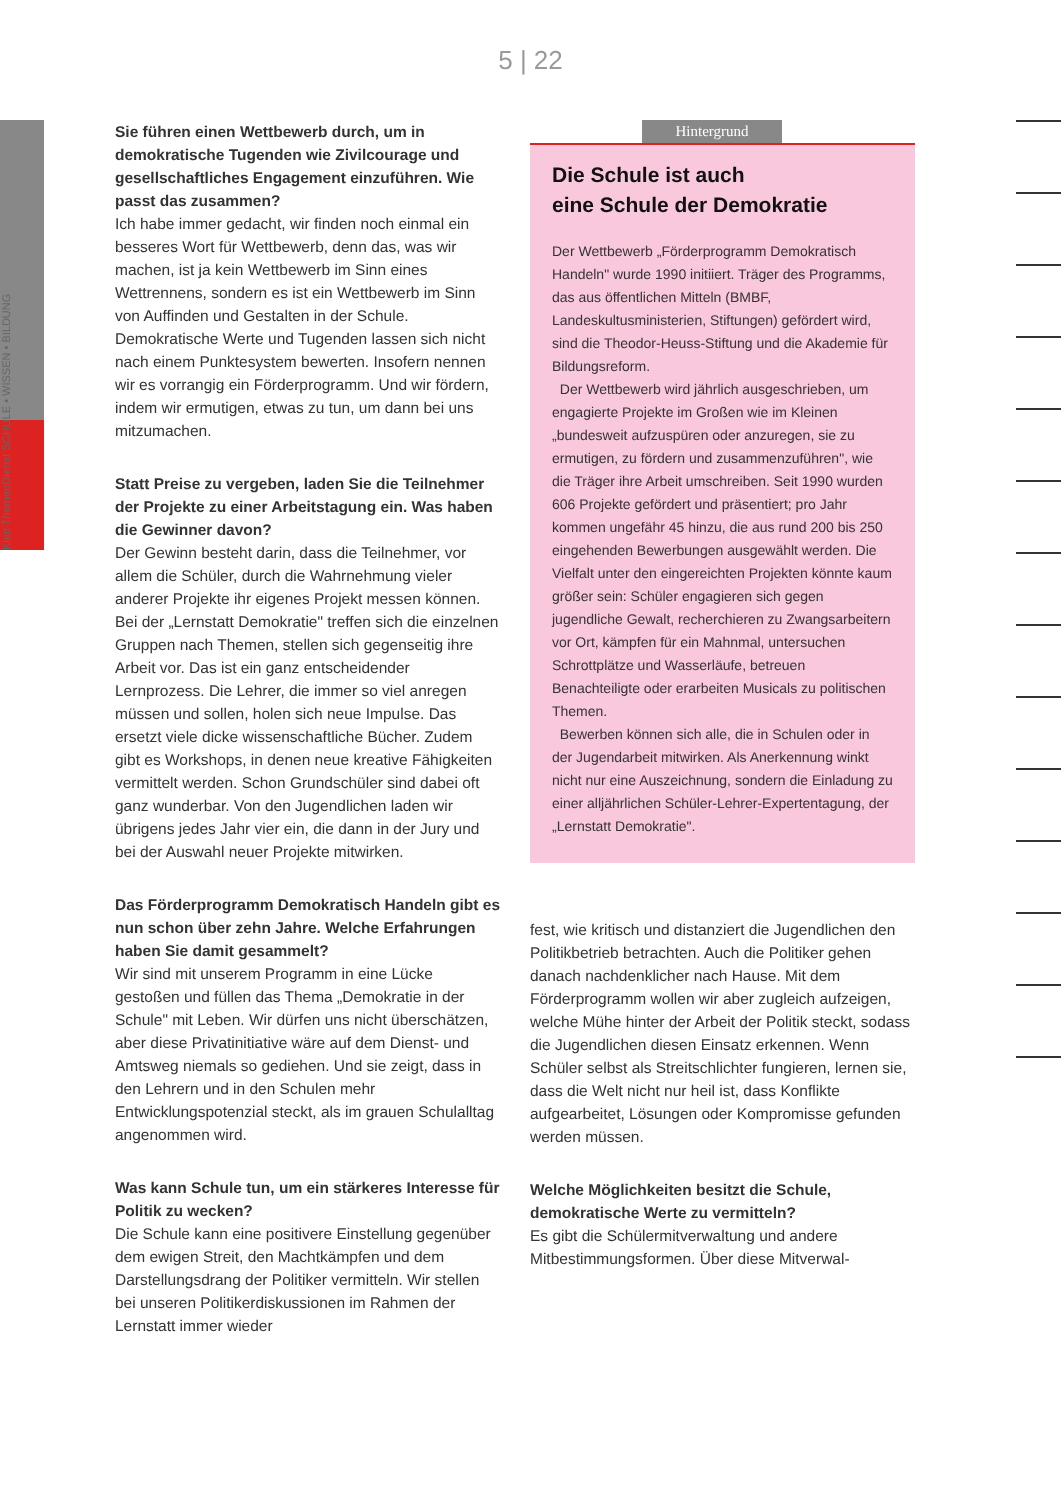5 | 22
Klett ThemenDienst SCHULE • WISSEN • BILDUNG
Sie führen einen Wettbewerb durch, um in demokratische Tugenden wie Zivilcourage und gesellschaftliches Engagement einzuführen. Wie passt das zusammen?
Ich habe immer gedacht, wir finden noch einmal ein besseres Wort für Wettbewerb, denn das, was wir machen, ist ja kein Wettbewerb im Sinn eines Wettrennens, sondern es ist ein Wettbewerb im Sinn von Auffinden und Gestalten in der Schule. Demokratische Werte und Tugenden lassen sich nicht nach einem Punktesystem bewerten. Insofern nennen wir es vorrangig ein Förderprogramm. Und wir fördern, indem wir ermutigen, etwas zu tun, um dann bei uns mitzumachen.
Statt Preise zu vergeben, laden Sie die Teilnehmer der Projekte zu einer Arbeitstagung ein. Was haben die Gewinner davon?
Der Gewinn besteht darin, dass die Teilnehmer, vor allem die Schüler, durch die Wahrnehmung vieler anderer Projekte ihr eigenes Projekt messen können. Bei der „Lernstatt Demokratie" treffen sich die einzelnen Gruppen nach Themen, stellen sich gegenseitig ihre Arbeit vor. Das ist ein ganz entscheidender Lernprozess. Die Lehrer, die immer so viel anregen müssen und sollen, holen sich neue Impulse. Das ersetzt viele dicke wissenschaftliche Bücher. Zudem gibt es Workshops, in denen neue kreative Fähigkeiten vermittelt werden. Schon Grundschüler sind dabei oft ganz wunderbar. Von den Jugendlichen laden wir übrigens jedes Jahr vier ein, die dann in der Jury und bei der Auswahl neuer Projekte mitwirken.
Das Förderprogramm Demokratisch Handeln gibt es nun schon über zehn Jahre. Welche Erfahrungen haben Sie damit gesammelt?
Wir sind mit unserem Programm in eine Lücke gestoßen und füllen das Thema „Demokratie in der Schule" mit Leben. Wir dürfen uns nicht überschätzen, aber diese Privatinitiative wäre auf dem Dienst- und Amtsweg niemals so gediehen. Und sie zeigt, dass in den Lehrern und in den Schulen mehr Entwicklungspotenzial steckt, als im grauen Schulalltag angenommen wird.
Was kann Schule tun, um ein stärkeres Interesse für Politik zu wecken?
Die Schule kann eine positivere Einstellung gegenüber dem ewigen Streit, den Machtkämpfen und dem Darstellungsdrang der Politiker vermitteln. Wir stellen bei unseren Politikerdiskussionen im Rahmen der Lernstatt immer wieder
Hintergrund
Die Schule ist auch
eine Schule der Demokratie
Der Wettbewerb „Förderprogramm Demokratisch Handeln" wurde 1990 initiiert. Träger des Programms, das aus öffentlichen Mitteln (BMBF, Landeskultusministerien, Stiftungen) gefördert wird, sind die Theodor-Heuss-Stiftung und die Akademie für Bildungsreform.
Der Wettbewerb wird jährlich ausgeschrieben, um engagierte Projekte im Großen wie im Kleinen „bundesweit aufzuspüren oder anzuregen, sie zu ermutigen, zu fördern und zusammenzuführen", wie die Träger ihre Arbeit umschreiben. Seit 1990 wurden 606 Projekte gefördert und präsentiert; pro Jahr kommen ungefähr 45 hinzu, die aus rund 200 bis 250 eingehenden Bewerbungen ausgewählt werden. Die Vielfalt unter den eingereichten Projekten könnte kaum größer sein: Schüler engagieren sich gegen jugendliche Gewalt, recherchieren zu Zwangsarbeitern vor Ort, kämpfen für ein Mahnmal, untersuchen Schrottplätze und Wasserläufe, betreuen Benachteiligte oder erarbeiten Musicals zu politischen Themen.
Bewerben können sich alle, die in Schulen oder in der Jugendarbeit mitwirken. Als Anerkennung winkt nicht nur eine Auszeichnung, sondern die Einladung zu einer alljährlichen Schüler-Lehrer-Expertentagung, der „Lernstatt Demokratie".
fest, wie kritisch und distanziert die Jugendlichen den Politikbetrieb betrachten. Auch die Politiker gehen danach nachdenklicher nach Hause. Mit dem Förderprogramm wollen wir aber zugleich aufzeigen, welche Mühe hinter der Arbeit der Politik steckt, sodass die Jugendlichen diesen Einsatz erkennen. Wenn Schüler selbst als Streitschlichter fungieren, lernen sie, dass die Welt nicht nur heil ist, dass Konflikte aufgearbeitet, Lösungen oder Kompromisse gefunden werden müssen.
Welche Möglichkeiten besitzt die Schule, demokratische Werte zu vermitteln?
Es gibt die Schülermitverwaltung und andere Mitbestimmungsformen. Über diese Mitverwal-